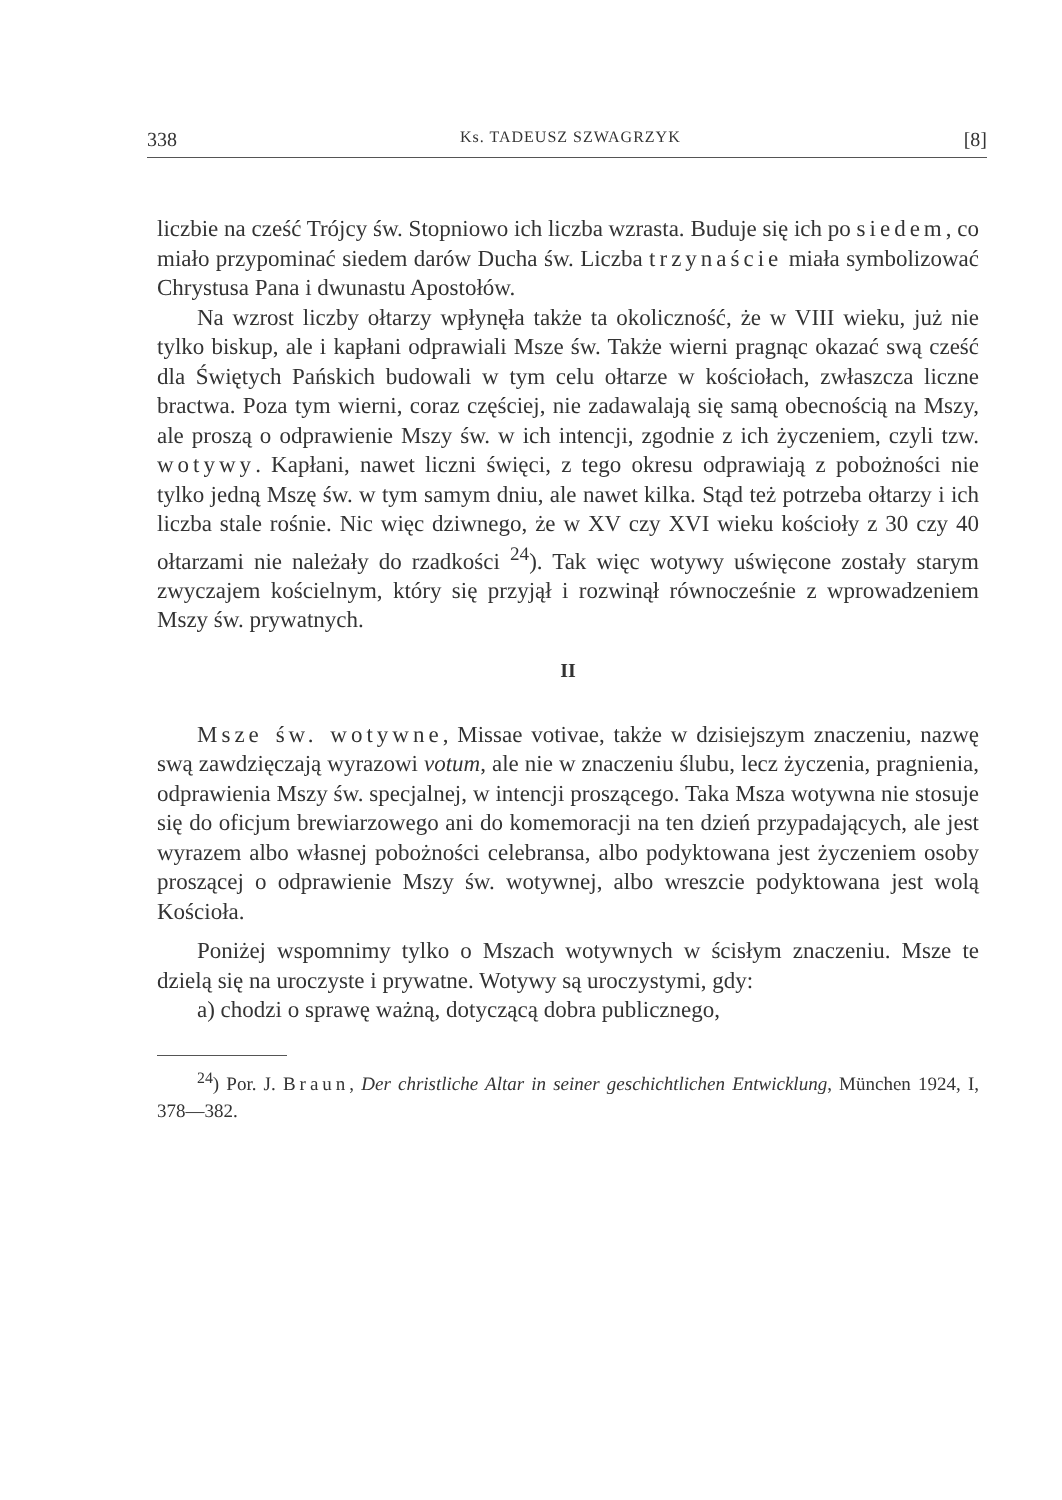338 Ks. TADEUSZ SZWAGRZYK [8]
liczbie na cześć Trójcy św. Stopniowo ich liczba wzrasta. Buduje się ich po siedem, co miało przypominać siedem darów Ducha św. Liczba trzynaście miała symbolizować Chrystusa Pana i dwunastu Apostołów.
Na wzrost liczby ołtarzy wpłynęła także ta okoliczność, że w VIII wieku, już nie tylko biskup, ale i kapłani odprawiali Msze św. Także wierni pragnąc okazać swą cześć dla Świętych Pańskich budowali w tym celu ołtarze w kościołach, zwłaszcza liczne bractwa. Poza tym wierni, coraz częściej, nie zadawalają się samą obecnością na Mszy, ale proszą o odprawienie Mszy św. w ich intencji, zgodnie z ich życzeniem, czyli tzw. wotywy. Kapłani, nawet liczni święci, z tego okresu odprawiają z pobożności nie tylko jedną Mszę św. w tym samym dniu, ale nawet kilka. Stąd też potrzeba ołtarzy i ich liczba stale rośnie. Nic więc dziwnego, że w XV czy XVI wieku kościoły z 30 czy 40 ołtarzami nie należały do rzadkości <sup>24</sup>). Tak więc wotywy uświęcone zostały starym zwyczajem kościelnym, który się przyjął i rozwinął równocześnie z wprowadzeniem Mszy św. prywatnych.
II
Msze św. wotywne, Missae votivae, także w dzisiejszym znaczeniu, nazwę swą zawdzięczają wyrazowi votum, ale nie w znaczeniu ślubu, lecz życzenia, pragnienia, odprawienia Mszy św. specjalnej, w intencji proszącego. Taka Msza wotywna nie stosuje się do oficjum brewiarzowego ani do komemoracji na ten dzień przypadających, ale jest wyrazem albo własnej pobożności celebransa, albo podyktowana jest życzeniem osoby proszącej o odprawienie Mszy św. wotywnej, albo wreszcie podyktowana jest wolą Kościoła.
Poniżej wspomnimy tylko o Mszach wotywnych w ścisłym znaczeniu. Msze te dzielą się na uroczyste i prywatne. Wotywy są uroczystymi, gdy:
a) chodzi o sprawę ważną, dotyczącą dobra publicznego,
<sup>24</sup>) Por. J. Braun, Der christliche Altar in seiner geschichtlichen Entwicklung, München 1924, I, 378—382.